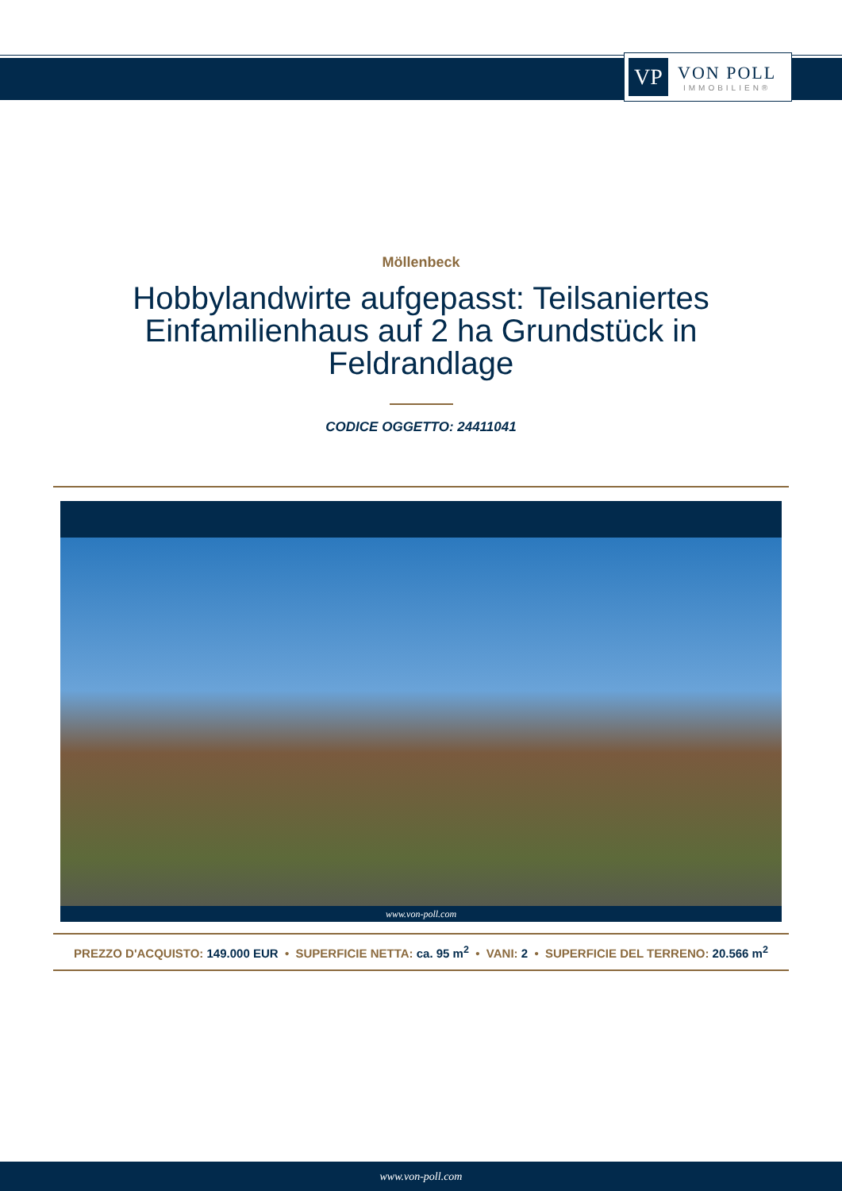VP
VON POLL
IMMOBILIEN®
Möllenbeck
Hobbylandwirte aufgepasst: Teilsaniertes Einfamilienhaus auf 2 ha Grundstück in Feldrandlage
CODICE OGGETTO: 24411041
www.von-poll.com
PREZZO D'ACQUISTO: 149.000 EUR • SUPERFICIE NETTA: ca. 95 m<sup>2</sup> • VANI: 2 • SUPERFICIE DEL TERRENO: 20.566 m<sup>2</sup>
www.von-poll.com